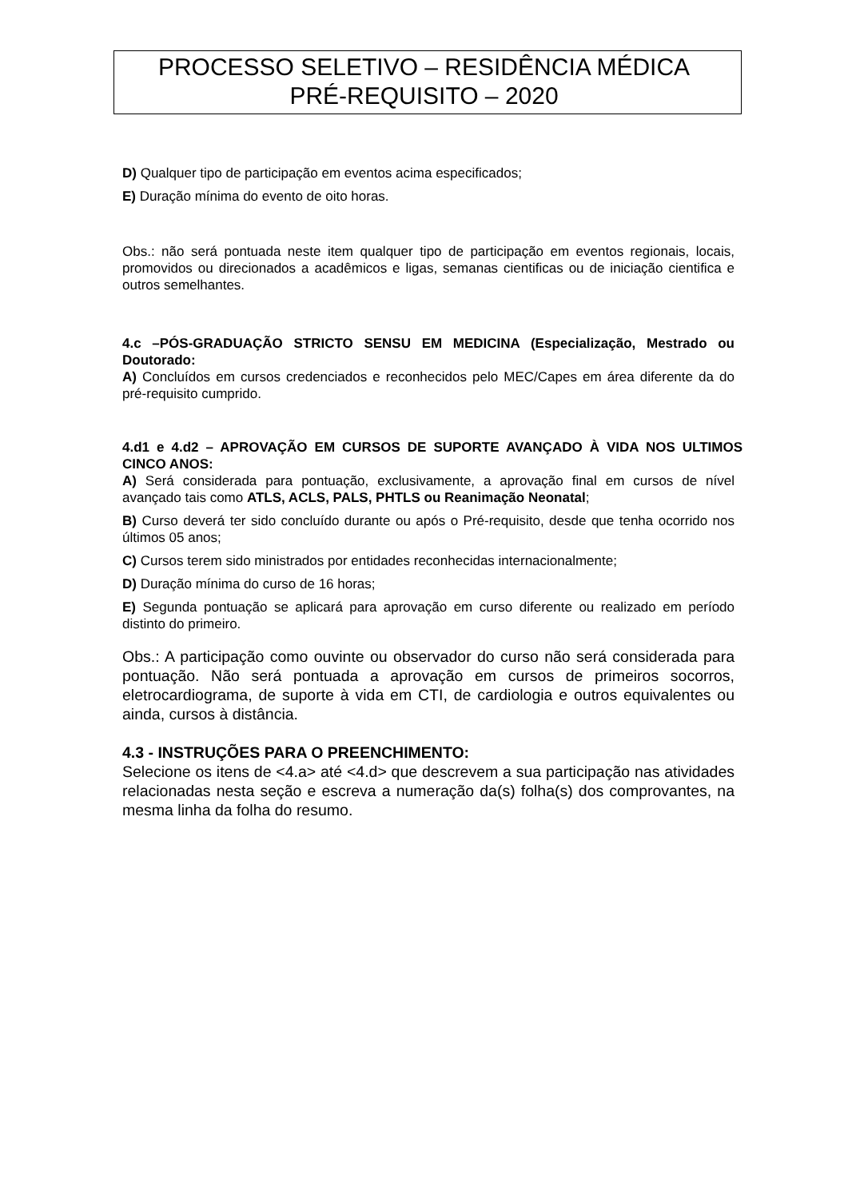PROCESSO SELETIVO – RESIDÊNCIA MÉDICA
PRÉ-REQUISITO – 2020
D) Qualquer tipo de participação em eventos acima especificados;
E) Duração mínima do evento de oito horas.
Obs.: não será pontuada neste item qualquer tipo de participação em eventos regionais, locais, promovidos ou direcionados a acadêmicos e ligas, semanas cientificas ou de iniciação cientifica e outros semelhantes.
4.c –PÓS-GRADUAÇÃO STRICTO SENSU EM MEDICINA (Especialização, Mestrado ou Doutorado:
A) Concluídos em cursos credenciados e reconhecidos pelo MEC/Capes em área diferente da do pré-requisito cumprido.
4.d1 e 4.d2 – APROVAÇÃO EM CURSOS DE SUPORTE AVANÇADO À VIDA NOS ULTIMOS CINCO ANOS:
A) Será considerada para pontuação, exclusivamente, a aprovação final em cursos de nível avançado tais como ATLS, ACLS, PALS, PHTLS ou Reanimação Neonatal;
B) Curso deverá ter sido concluído durante ou após o Pré-requisito, desde que tenha ocorrido nos últimos 05 anos;
C) Cursos terem sido ministrados por entidades reconhecidas internacionalmente;
D) Duração mínima do curso de 16 horas;
E) Segunda pontuação se aplicará para aprovação em curso diferente ou realizado em período distinto do primeiro.
Obs.: A participação como ouvinte ou observador do curso não será considerada para pontuação. Não será pontuada a aprovação em cursos de primeiros socorros, eletrocardiograma, de suporte à vida em CTI, de cardiologia e outros equivalentes ou ainda, cursos à distância.
4.3 - INSTRUÇÕES PARA O PREENCHIMENTO:
Selecione os itens de <4.a> até <4.d> que descrevem a sua participação nas atividades relacionadas nesta seção e escreva a numeração da(s) folha(s) dos comprovantes, na mesma linha da folha do resumo.